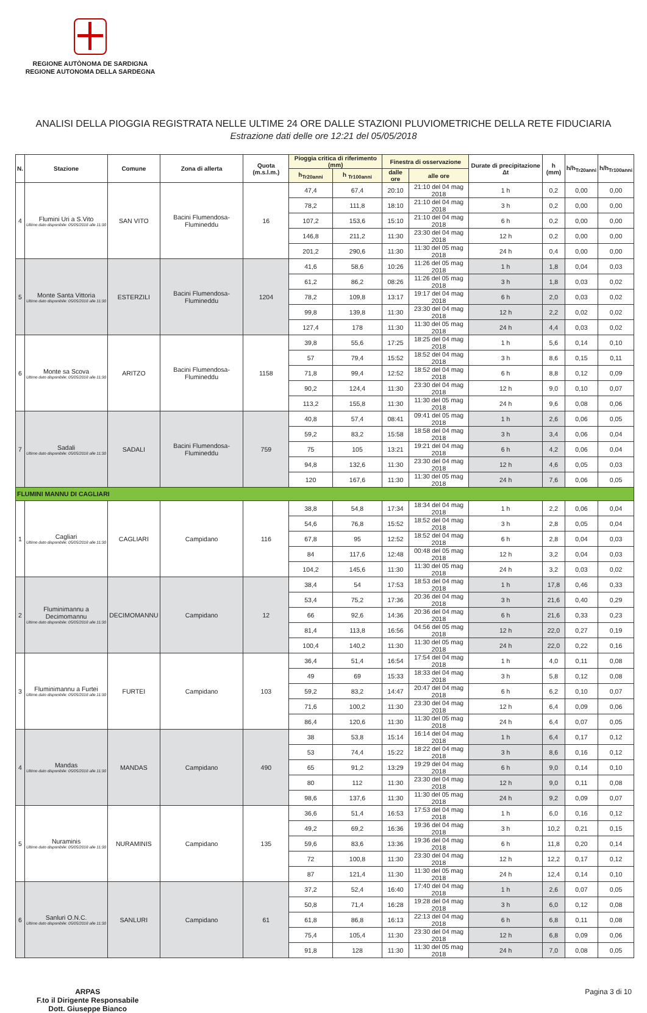REGIONE AUTÒNOMA DE SARDIGNA
REGIONE AUTONOMA DELLA SARDEGNA
ANALISI DELLA PIOGGIA REGISTRATA NELLE ULTIME 24 ORE DALLE STAZIONI PLUVIOMETRICHE DELLA RETE FIDUCIARIA
Estrazione dati delle ore 12:21 del 05/05/2018
| N. | Stazione | Comune | Zona di allerta | Quota (m.s.l.m.) | Pioggia critica di riferimento (mm) | | Finestra di osservazione | | Durate di precipitazione Δt | h (mm) | h/h<sub>Tr20anni</sub> | h/h<sub>Tr100anni</sub> |
| --- | --- | --- | --- | --- | --- | --- | --- | --- | --- | --- | --- | --- |
| | | | | | h<sub>Tr20anni</sub> | h <sub>Tr100anni</sub> | dalle ore | alle ore | | | | |
| 4 | Flumini Uri a S.Vito Ultimo dato disponibile: 05/05/2018 alle 11:30 | SAN VITO | Bacini Flumendosa-Flumineddu | 16 | 47,4 | 67,4 | 20:10 | 21:10 del 04 mag 2018 | 1 h | 0,2 | 0,00 | 0,00 |
| | | | | | 78,2 | 111,8 | 18:10 | 21:10 del 04 mag 2018 | 3 h | 0,2 | 0,00 | 0,00 |
| | | | | | 107,2 | 153,6 | 15:10 | 21:10 del 04 mag 2018 | 6 h | 0,2 | 0,00 | 0,00 |
| | | | | | 146,8 | 211,2 | 11:30 | 23:30 del 04 mag 2018 | 12 h | 0,2 | 0,00 | 0,00 |
| | | | | | 201,2 | 290,6 | 11:30 | 11:30 del 05 mag 2018 | 24 h | 0,4 | 0,00 | 0,00 |
| 5 | Monte Santa Vittoria Ultimo dato disponibile: 05/05/2018 alle 11:30 | ESTERZILI | Bacini Flumendosa-Flumineddu | 1204 | 41,6 | 58,6 | 10:26 | 11:26 del 05 mag 2018 | 1 h | 1,8 | 0,04 | 0,03 |
| | | | | | 61,2 | 86,2 | 08:26 | 11:26 del 05 mag 2018 | 3 h | 1,8 | 0,03 | 0,02 |
| | | | | | 78,2 | 109,8 | 13:17 | 19:17 del 04 mag 2018 | 6 h | 2,0 | 0,03 | 0,02 |
| | | | | | 99,8 | 139,8 | 11:30 | 23:30 del 04 mag 2018 | 12 h | 2,2 | 0,02 | 0,02 |
| | | | | | 127,4 | 178 | 11:30 | 11:30 del 05 mag 2018 | 24 h | 4,4 | 0,03 | 0,02 |
| 6 | Monte sa Scova Ultimo dato disponibile: 05/05/2018 alle 11:30 | ARITZO | Bacini Flumendosa-Flumineddu | 1158 | 39,8 | 55,6 | 17:25 | 18:25 del 04 mag 2018 | 1 h | 5,6 | 0,14 | 0,10 |
| | | | | | 57 | 79,4 | 15:52 | 18:52 del 04 mag 2018 | 3 h | 8,6 | 0,15 | 0,11 |
| | | | | | 71,8 | 99,4 | 12:52 | 18:52 del 04 mag 2018 | 6 h | 8,8 | 0,12 | 0,09 |
| | | | | | 90,2 | 124,4 | 11:30 | 23:30 del 04 mag 2018 | 12 h | 9,0 | 0,10 | 0,07 |
| | | | | | 113,2 | 155,8 | 11:30 | 11:30 del 05 mag 2018 | 24 h | 9,6 | 0,08 | 0,06 |
| 7 | Sadali Ultimo dato disponibile: 05/05/2018 alle 11:30 | SADALI | Bacini Flumendosa-Flumineddu | 759 | 40,8 | 57,4 | 08:41 | 09:41 del 05 mag 2018 | 1 h | 2,6 | 0,06 | 0,05 |
| | | | | | 59,2 | 83,2 | 15:58 | 18:58 del 04 mag 2018 | 3 h | 3,4 | 0,06 | 0,04 |
| | | | | | 75 | 105 | 13:21 | 19:21 del 04 mag 2018 | 6 h | 4,2 | 0,06 | 0,04 |
| | | | | | 94,8 | 132,6 | 11:30 | 23:30 del 04 mag 2018 | 12 h | 4,6 | 0,05 | 0,03 |
| | | | | | 120 | 167,6 | 11:30 | 11:30 del 05 mag 2018 | 24 h | 7,6 | 0,06 | 0,05 |
| FLUMINI MANNU DI CAGLIARI | | | | | | | | | | | | |
| 1 | Cagliari Ultimo dato disponibile: 05/05/2018 alle 11:30 | CAGLIARI | Campidano | 116 | 38,8 | 54,8 | 17:34 | 18:34 del 04 mag 2018 | 1 h | 2,2 | 0,06 | 0,04 |
| | | | | | 54,6 | 76,8 | 15:52 | 18:52 del 04 mag 2018 | 3 h | 2,8 | 0,05 | 0,04 |
| | | | | | 67,8 | 95 | 12:52 | 18:52 del 04 mag 2018 | 6 h | 2,8 | 0,04 | 0,03 |
| | | | | | 84 | 117,6 | 12:48 | 00:48 del 05 mag 2018 | 12 h | 3,2 | 0,04 | 0,03 |
| | | | | | 104,2 | 145,6 | 11:30 | 11:30 del 05 mag 2018 | 24 h | 3,2 | 0,03 | 0,02 |
| 2 | Fluminimannu a Decimomannu Ultimo dato disponibile: 05/05/2018 alle 11:30 | DECIMOMANNU | Campidano | 12 | 38,4 | 54 | 17:53 | 18:53 del 04 mag 2018 | 1 h | 17,8 | 0,46 | 0,33 |
| | | | | | 53,4 | 75,2 | 17:36 | 20:36 del 04 mag 2018 | 3 h | 21,6 | 0,40 | 0,29 |
| | | | | | 66 | 92,6 | 14:36 | 20:36 del 04 mag 2018 | 6 h | 21,6 | 0,33 | 0,23 |
| | | | | | 81,4 | 113,8 | 16:56 | 04:56 del 05 mag 2018 | 12 h | 22,0 | 0,27 | 0,19 |
| | | | | | 100,4 | 140,2 | 11:30 | 11:30 del 05 mag 2018 | 24 h | 22,0 | 0,22 | 0,16 |
| 3 | Fluminimannu a Furtei Ultimo dato disponibile: 05/05/2018 alle 11:30 | FURTEI | Campidano | 103 | 36,4 | 51,4 | 16:54 | 17:54 del 04 mag 2018 | 1 h | 4,0 | 0,11 | 0,08 |
| | | | | | 49 | 69 | 15:33 | 18:33 del 04 mag 2018 | 3 h | 5,8 | 0,12 | 0,08 |
| | | | | | 59,2 | 83,2 | 14:47 | 20:47 del 04 mag 2018 | 6 h | 6,2 | 0,10 | 0,07 |
| | | | | | 71,6 | 100,2 | 11:30 | 23:30 del 04 mag 2018 | 12 h | 6,4 | 0,09 | 0,06 |
| | | | | | 86,4 | 120,6 | 11:30 | 11:30 del 05 mag 2018 | 24 h | 6,4 | 0,07 | 0,05 |
| 4 | Mandas Ultimo dato disponibile: 05/05/2018 alle 11:30 | MANDAS | Campidano | 490 | 38 | 53,8 | 15:14 | 16:14 del 04 mag 2018 | 1 h | 6,4 | 0,17 | 0,12 |
| | | | | | 53 | 74,4 | 15:22 | 18:22 del 04 mag 2018 | 3 h | 8,6 | 0,16 | 0,12 |
| | | | | | 65 | 91,2 | 13:29 | 19:29 del 04 mag 2018 | 6 h | 9,0 | 0,14 | 0,10 |
| | | | | | 80 | 112 | 11:30 | 23:30 del 04 mag 2018 | 12 h | 9,0 | 0,11 | 0,08 |
| | | | | | 98,6 | 137,6 | 11:30 | 11:30 del 05 mag 2018 | 24 h | 9,2 | 0,09 | 0,07 |
| 5 | Nuraminis Ultimo dato disponibile: 05/05/2018 alle 11:30 | NURAMINIS | Campidano | 135 | 36,6 | 51,4 | 16:53 | 17:53 del 04 mag 2018 | 1 h | 6,0 | 0,16 | 0,12 |
| | | | | | 49,2 | 69,2 | 16:36 | 19:36 del 04 mag 2018 | 3 h | 10,2 | 0,21 | 0,15 |
| | | | | | 59,6 | 83,6 | 13:36 | 19:36 del 04 mag 2018 | 6 h | 11,8 | 0,20 | 0,14 |
| | | | | | 72 | 100,8 | 11:30 | 23:30 del 04 mag 2018 | 12 h | 12,2 | 0,17 | 0,12 |
| | | | | | 87 | 121,4 | 11:30 | 11:30 del 05 mag 2018 | 24 h | 12,4 | 0,14 | 0,10 |
| 6 | Sanluri O.N.C. Ultimo dato disponibile: 05/05/2018 alle 11:30 | SANLURI | Campidano | 61 | 37,2 | 52,4 | 16:40 | 17:40 del 04 mag 2018 | 1 h | 2,6 | 0,07 | 0,05 |
| | | | | | 50,8 | 71,4 | 16:28 | 19:28 del 04 mag 2018 | 3 h | 6,0 | 0,12 | 0,08 |
| | | | | | 61,8 | 86,8 | 16:13 | 22:13 del 04 mag 2018 | 6 h | 6,8 | 0,11 | 0,08 |
| | | | | | 75,4 | 105,4 | 11:30 | 23:30 del 04 mag 2018 | 12 h | 6,8 | 0,09 | 0,06 |
| | | | | | 91,8 | 128 | 11:30 | 11:30 del 05 mag 2018 | 24 h | 7,0 | 0,08 | 0,05 |
ARPAS
F.to il Dirigente Responsabile
Dott. Giuseppe Bianco
Pagina 3 di 10